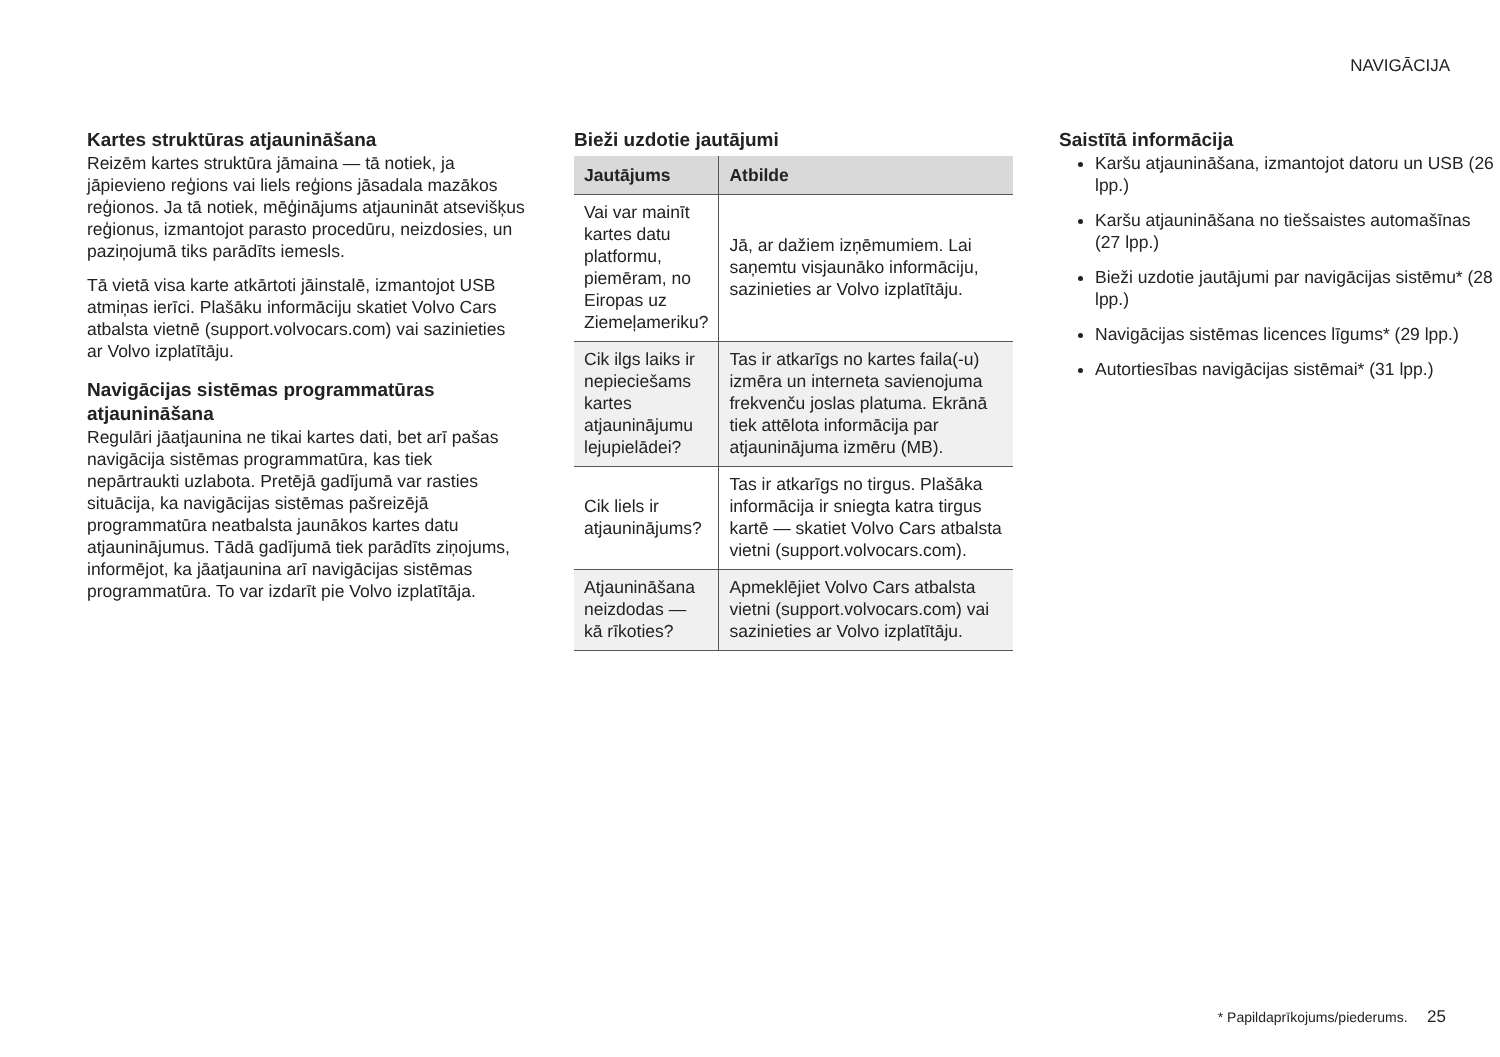NAVIGĀCIJA
Kartes struktūras atjaunināšana
Reizēm kartes struktūra jāmaina — tā notiek, ja jāpievieno reģions vai liels reģions jāsadala mazākos reģionos. Ja tā notiek, mēģinājums atjaunināt atsevišķus reģionus, izmantojot parasto procedūru, neizdosies, un paziņojumā tiks parādīts iemesls.
Tā vietā visa karte atkārtoti jāinstalē, izmantojot USB atmiņas ierīci. Plašāku informāciju skatiet Volvo Cars atbalsta vietnē (support.volvocars.com) vai sazinieties ar Volvo izplatītāju.
Navigācijas sistēmas programmatūras atjaunināšana
Regulāri jāatjaunina ne tikai kartes dati, bet arī pašas navigācija sistēmas programmatūra, kas tiek nepārtraukti uzlabota. Pretējā gadījumā var rasties situācija, ka navigācijas sistēmas pašreizējā programmatūra neatbalsta jaunākos kartes datu atjauninājumus. Tādā gadījumā tiek parādīts ziņojums, informējot, ka jāatjaunina arī navigācijas sistēmas programmatūra. To var izdarīt pie Volvo izplatītāja.
Bieži uzdotie jautājumi
| Jautājums | Atbilde |
| --- | --- |
| Vai var mainīt kartes datu platformu, piemēram, no Eiropas uz Ziemeļameriku? | Jā, ar dažiem izņēmumiem. Lai saņemtu visjaunāko informāciju, sazinieties ar Volvo izplatītāju. |
| Cik ilgs laiks ir nepieciešams kartes atjauninājumu lejupielādei? | Tas ir atkarīgs no kartes faila(-u) izmēra un interneta savienojuma frekvenču joslas platuma. Ekrānā tiek attēlota informācija par atjauninājuma izmēru (MB). |
| Cik liels ir atjauninājums? | Tas ir atkarīgs no tirgus. Plašāka informācija ir sniegta katra tirgus kartē — skatiet Volvo Cars atbalsta vietni (support.volvocars.com). |
| Atjaunināšana neizdodas — kā rīkoties? | Apmeklējiet Volvo Cars atbalsta vietni (support.volvocars.com) vai sazinieties ar Volvo izplatītāju. |
Saistītā informācija
Karšu atjaunināšana, izmantojot datoru un USB (26 lpp.)
Karšu atjaunināšana no tiešsaistes automašīnas (27 lpp.)
Bieži uzdotie jautājumi par navigācijas sistēmu* (28 lpp.)
Navigācijas sistēmas licences līgums* (29 lpp.)
Autortiesības navigācijas sistēmai* (31 lpp.)
* Papildaprīkojums/piederums. 25